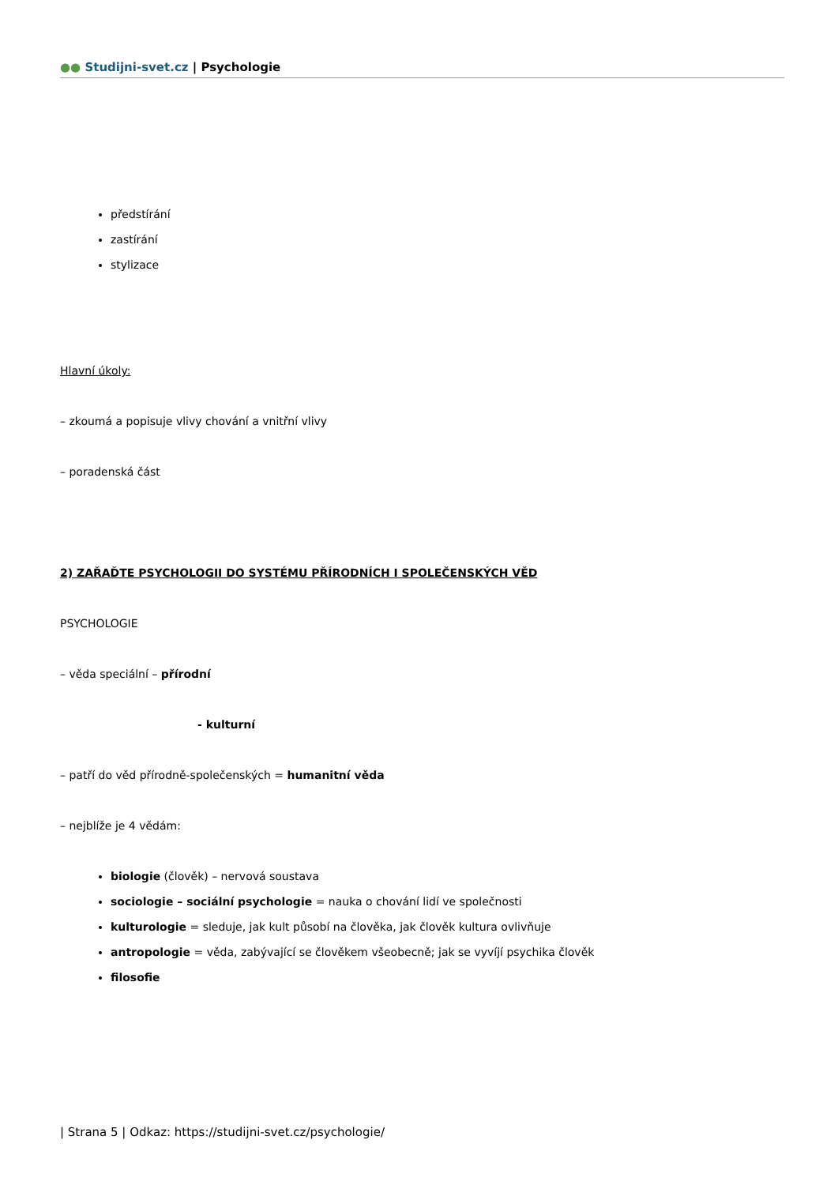●● Studijni-svet.cz | Psychologie
předstírání
zastírání
stylizace
Hlavní úkoly:
– zkoumá a popisuje vlivy chování a vnitřní vlivy
– poradenská část
2) ZAŘAĎTE PSYCHOLOGII DO SYSTÉMU PŘÍRODNÍCH I SPOLEČENSKÝCH VĚD
PSYCHOLOGIE
– věda speciální – přírodní
- kulturní
– patří do věd přírodně-společenských = humanitní věda
– nejblíže je 4 vědám:
biologie (člověk) – nervová soustava
sociologie – sociální psychologie = nauka o chování lidí ve společnosti
kulturologie = sleduje, jak kult působí na člověka, jak člověk kultura ovlivňuje
antropologie = věda, zabývající se člověkem všeobecně; jak se vyvíjí psychika člověk
filosofie
| Strana 5 | Odkaz: https://studijni-svet.cz/psychologie/